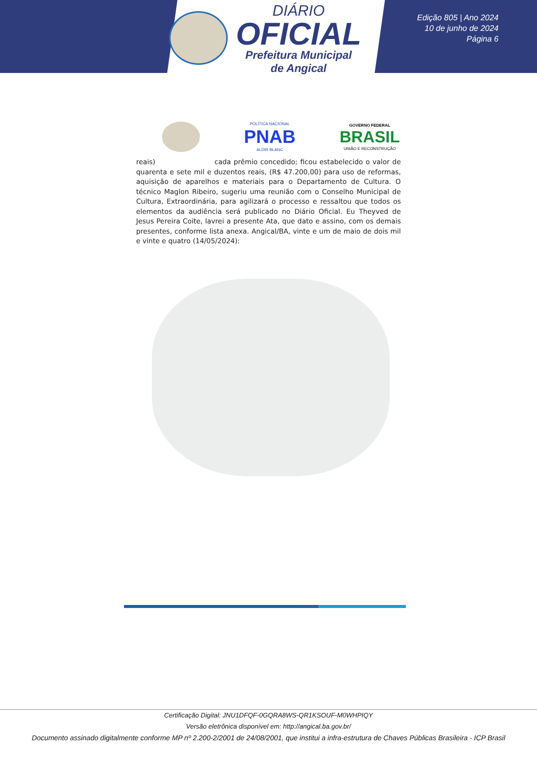DIÁRIO
OFICIAL
Prefeitura Municipal
de Angical
Edição 805 | Ano 2024
10 de junho de 2024
Página 6
POLÍTICA NACIONAL
PNAB
ALDIR BLANC
GOVERNO FEDERAL
BRASIL
UNIÃO E RECONSTRUÇÃO
reais) cada prêmio concedido; ficou estabelecido o valor de quarenta e sete mil e duzentos reais, (R$ 47.200,00) para uso de reformas, aquisição de aparelhos e materiais para o Departamento de Cultura. O técnico Maglon Ribeiro, sugeriu uma reunião com o Conselho Municipal de Cultura, Extraordinária, para agilizará o processo e ressaltou que todos os elementos da audiência será publicado no Diário Oficial. Eu Theyved de Jesus Pereira Coite, lavrei a presente Ata, que dato e assino, com os demais presentes, conforme lista anexa. Angical/BA, vinte e um de maio de dois mil e vinte e quatro (14/05/2024):
Certificação Digital: JNU1DFQF-0GQRA8WS-QR1KSOUF-M0WHPIQY
Versão eletrônica disponível em: http://angical.ba.gov.br/
Documento assinado digitalmente conforme MP nº 2.200-2/2001 de 24/08/2001, que institui a infra-estrutura de Chaves Públicas Brasileira - ICP Brasil